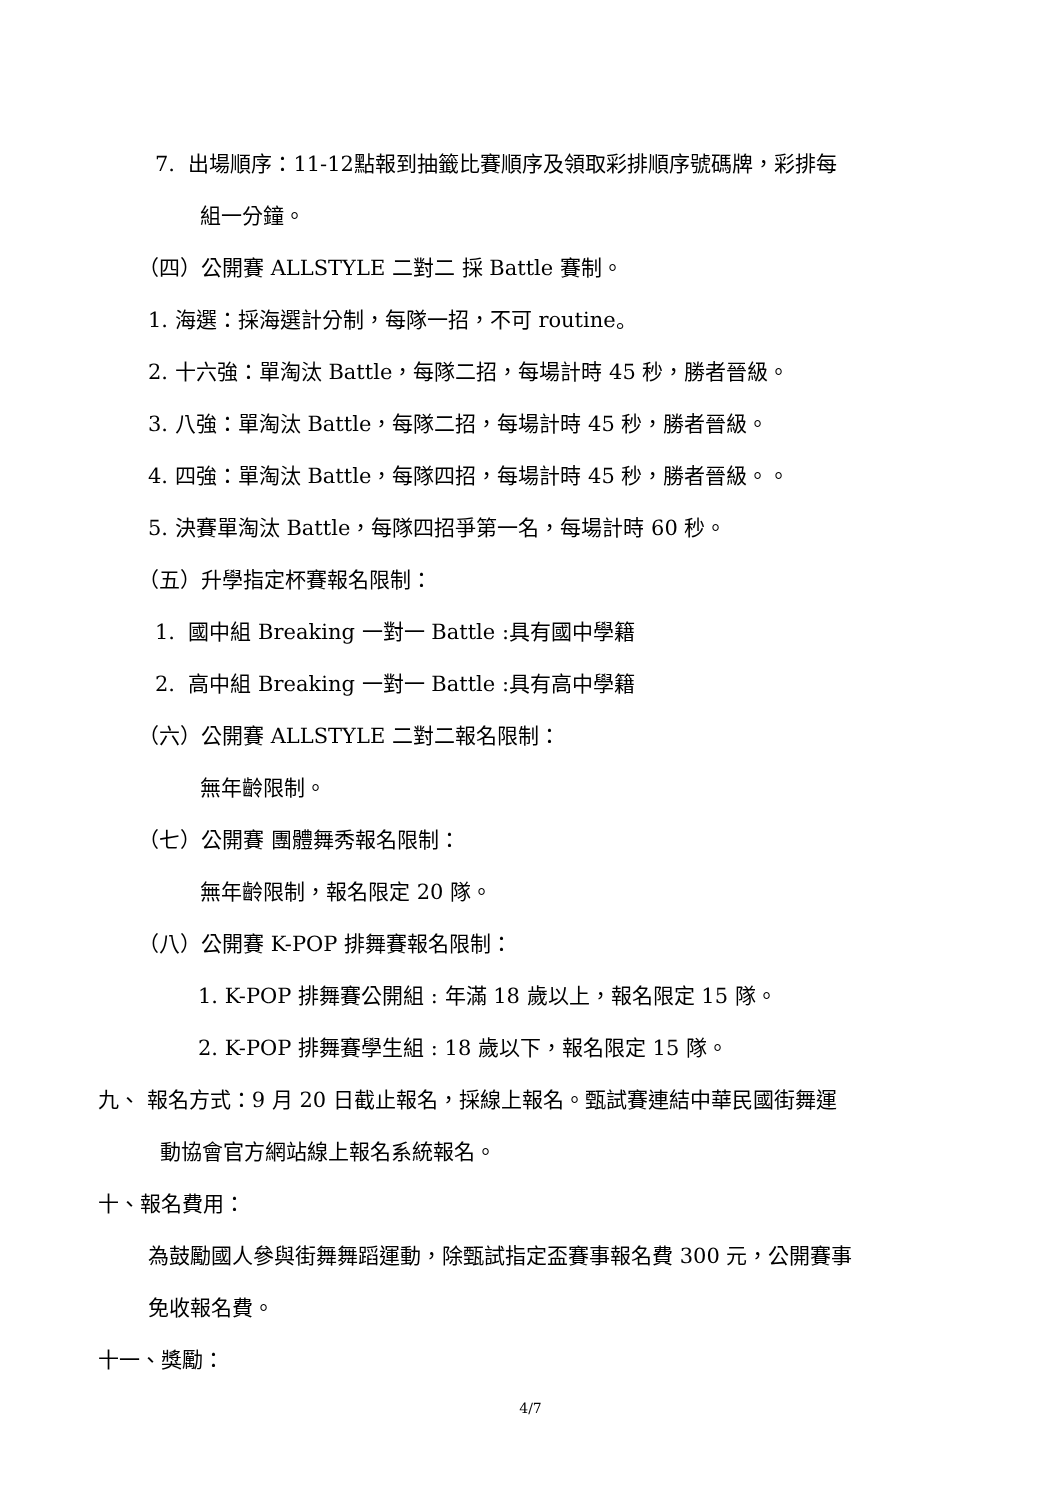7. 出場順序：11-12點報到抽籤比賽順序及領取彩排順序號碼牌，彩排每
組一分鐘。
（四）公開賽 ALLSTYLE 二對二 採 Battle 賽制。
1. 海選：採海選計分制，每隊一招，不可 routine。
2. 十六強：單淘汰 Battle，每隊二招，每場計時 45 秒，勝者晉級。
3. 八強：單淘汰 Battle，每隊二招，每場計時 45 秒，勝者晉級。
4. 四強：單淘汰 Battle，每隊四招，每場計時 45 秒，勝者晉級。。
5. 決賽單淘汰 Battle，每隊四招爭第一名，每場計時 60 秒。
（五）升學指定杯賽報名限制：
1. 國中組 Breaking 一對一 Battle :具有國中學籍
2. 高中組 Breaking 一對一 Battle :具有高中學籍
（六）公開賽 ALLSTYLE 二對二報名限制：
無年齡限制。
（七）公開賽 團體舞秀報名限制：
無年齡限制，報名限定 20 隊。
（八）公開賽 K-POP 排舞賽報名限制：
1. K-POP 排舞賽公開組 : 年滿 18 歲以上，報名限定 15 隊。
2. K-POP 排舞賽學生組 : 18 歲以下，報名限定 15 隊。
九、 報名方式：9 月 20 日截止報名，採線上報名。甄試賽連結中華民國街舞運
動協會官方網站線上報名系統報名。
十、報名費用：
為鼓勵國人參與街舞舞蹈運動，除甄試指定盃賽事報名費 300 元，公開賽事
免收報名費。
十一、獎勵：
4/7